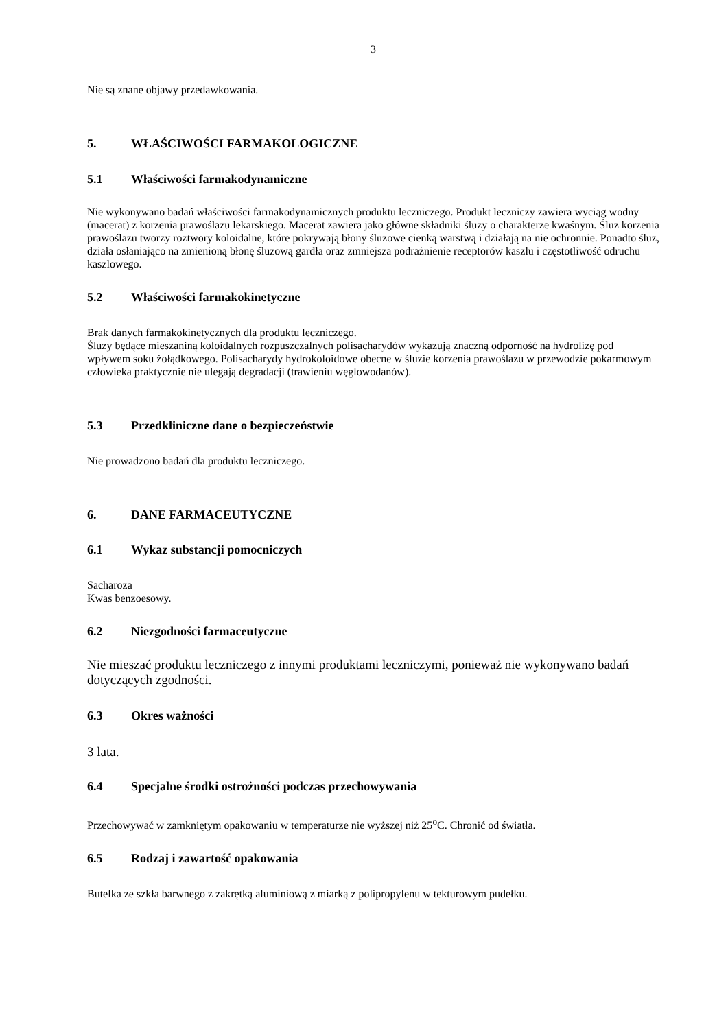3
Nie są znane objawy przedawkowania.
5. WŁAŚCIWOŚCI FARMAKOLOGICZNE
5.1 Właściwości farmakodynamiczne
Nie wykonywano badań właściwości farmakodynamicznych produktu leczniczego. Produkt leczniczy zawiera wyciąg wodny (macerat) z korzenia prawoślazu lekarskiego. Macerat zawiera jako główne składniki śluzy o charakterze kwaśnym. Śluz korzenia prawoślazu tworzy roztwory koloidalne, które pokrywają błony śluzowe cienką warstwą i działają na nie ochronnie. Ponadto śluz, działa osłaniająco na zmienioną błonę śluzową gardła oraz zmniejsza podrażnienie receptorów kaszlu i częstotliwość odruchu kaszlowego.
5.2 Właściwości farmakokinetyczne
Brak danych farmakokinetycznych dla produktu leczniczego.
Śluzy będące mieszaniną koloidalnych rozpuszczalnych polisacharydów wykazują znaczną odporność na hydrolizę pod wpływem soku żołądkowego. Polisacharydy hydrokoloidowe obecne w śluzie korzenia prawoślazu w przewodzie pokarmowym człowieka praktycznie nie ulegają degradacji (trawieniu węglowodanów).
5.3 Przedkliniczne dane o bezpieczeństwie
Nie prowadzono badań dla produktu leczniczego.
6. DANE FARMACEUTYCZNE
6.1 Wykaz substancji pomocniczych
Sacharoza
Kwas benzoesowy.
6.2 Niezgodności farmaceutyczne
Nie mieszać produktu leczniczego z innymi produktami leczniczymi, ponieważ nie wykonywano badań dotyczących zgodności.
6.3 Okres ważności
3 lata.
6.4 Specjalne środki ostrożności podczas przechowywania
Przechowywać w zamkniętym opakowaniu w temperaturze nie wyższej niż 25<sup>o</sup>C. Chronić od światła.
6.5 Rodzaj i zawartość opakowania
Butelka ze szkła barwnego z zakrętką aluminiową z miarką z polipropylenu w tekturowym pudełku.